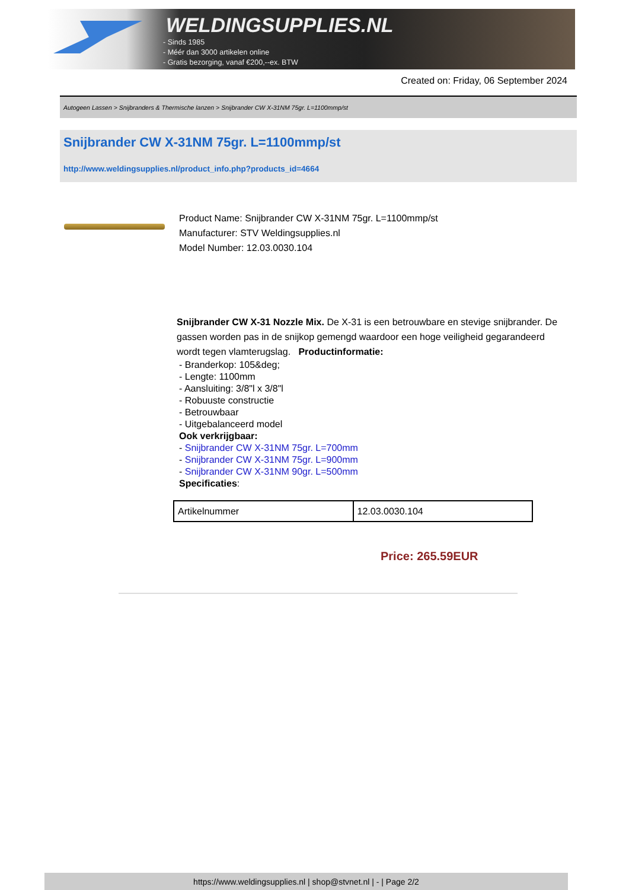WELDINGSUPPLIES.NL
- Sinds 1985
- Méér dan 3000 artikelen online
- Gratis bezorging, vanaf €200,--ex. BTW
Created on: Friday, 06 September 2024
Autogeen Lassen > Snijbranders & Thermische lanzen > Snijbrander CW X-31NM 75gr. L=1100mmp/st
Snijbrander CW X-31NM 75gr. L=1100mmp/st
http://www.weldingsupplies.nl/product_info.php?products_id=4664
Product Name: Snijbrander CW X-31NM 75gr. L=1100mmp/st
Manufacturer: STV Weldingsupplies.nl
Model Number: 12.03.0030.104
Snijbrander CW X-31 Nozzle Mix. De X-31 is een betrouwbare en stevige snijbrander. De gassen worden pas in de snijkop gemengd waardoor een hoge veiligheid gegarandeerd wordt tegen vlamterugslag. Productinformatie:
- Branderkop: 105&deg;
- Lengte: 1100mm
- Aansluiting: 3/8"l x 3/8"l
- Robuuste constructie
- Betrouwbaar
- Uitgebalanceerd model
Ook verkrijgbaar:
- Snijbrander CW X-31NM 75gr. L=700mm
- Snijbrander CW X-31NM 75gr. L=900mm
- Snijbrander CW X-31NM 90gr. L=500mm
Specificaties:
| Artikelnummer | 12.03.0030.104 |
Price: 265.59EUR
https://www.weldingsupplies.nl | shop@stvnet.nl | - | Page 2/2